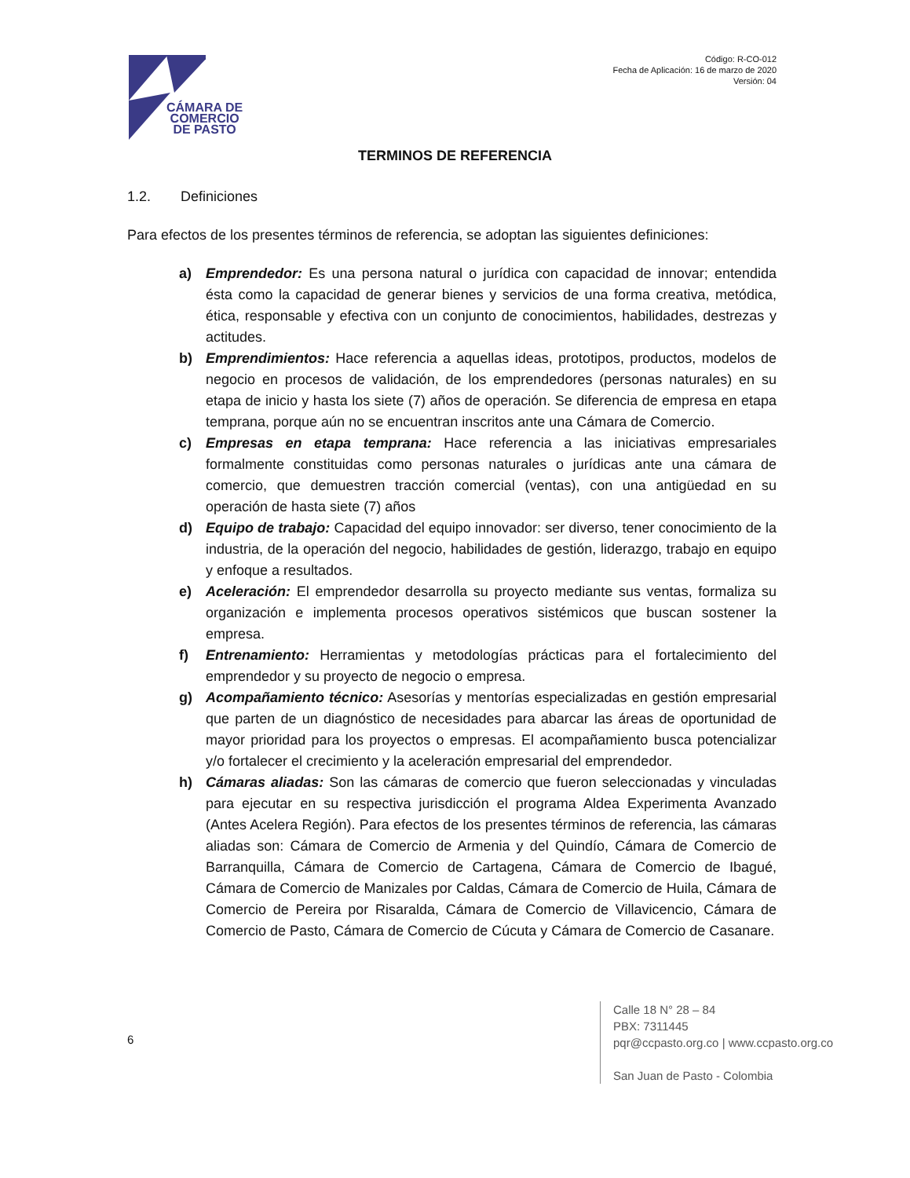CÁMARA DE
COMERCIO
DE PASTO
Código: R-CO-012
Fecha de Aplicación: 16 de marzo de 2020
Versión: 04
TERMINOS DE REFERENCIA
1.2. Definiciones
Para efectos de los presentes términos de referencia, se adoptan las siguientes definiciones:
a) Emprendedor: Es una persona natural o jurídica con capacidad de innovar; entendida ésta como la capacidad de generar bienes y servicios de una forma creativa, metódica, ética, responsable y efectiva con un conjunto de conocimientos, habilidades, destrezas y actitudes.
b) Emprendimientos: Hace referencia a aquellas ideas, prototipos, productos, modelos de negocio en procesos de validación, de los emprendedores (personas naturales) en su etapa de inicio y hasta los siete (7) años de operación. Se diferencia de empresa en etapa temprana, porque aún no se encuentran inscritos ante una Cámara de Comercio.
c) Empresas en etapa temprana: Hace referencia a las iniciativas empresariales formalmente constituidas como personas naturales o jurídicas ante una cámara de comercio, que demuestren tracción comercial (ventas), con una antigüedad en su operación de hasta siete (7) años
d) Equipo de trabajo: Capacidad del equipo innovador: ser diverso, tener conocimiento de la industria, de la operación del negocio, habilidades de gestión, liderazgo, trabajo en equipo y enfoque a resultados.
e) Aceleración: El emprendedor desarrolla su proyecto mediante sus ventas, formaliza su organización e implementa procesos operativos sistémicos que buscan sostener la empresa.
f) Entrenamiento: Herramientas y metodologías prácticas para el fortalecimiento del emprendedor y su proyecto de negocio o empresa.
g) Acompañamiento técnico: Asesorías y mentorías especializadas en gestión empresarial que parten de un diagnóstico de necesidades para abarcar las áreas de oportunidad de mayor prioridad para los proyectos o empresas. El acompañamiento busca potencializar y/o fortalecer el crecimiento y la aceleración empresarial del emprendedor.
h) Cámaras aliadas: Son las cámaras de comercio que fueron seleccionadas y vinculadas para ejecutar en su respectiva jurisdicción el programa Aldea Experimenta Avanzado (Antes Acelera Región). Para efectos de los presentes términos de referencia, las cámaras aliadas son: Cámara de Comercio de Armenia y del Quindío, Cámara de Comercio de Barranquilla, Cámara de Comercio de Cartagena, Cámara de Comercio de Ibagué, Cámara de Comercio de Manizales por Caldas, Cámara de Comercio de Huila, Cámara de Comercio de Pereira por Risaralda, Cámara de Comercio de Villavicencio, Cámara de Comercio de Pasto, Cámara de Comercio de Cúcuta y Cámara de Comercio de Casanare.
6
Calle 18 N° 28 – 84
PBX: 7311445
pqr@ccpasto.org.co | www.ccpasto.org.co
San Juan de Pasto - Colombia